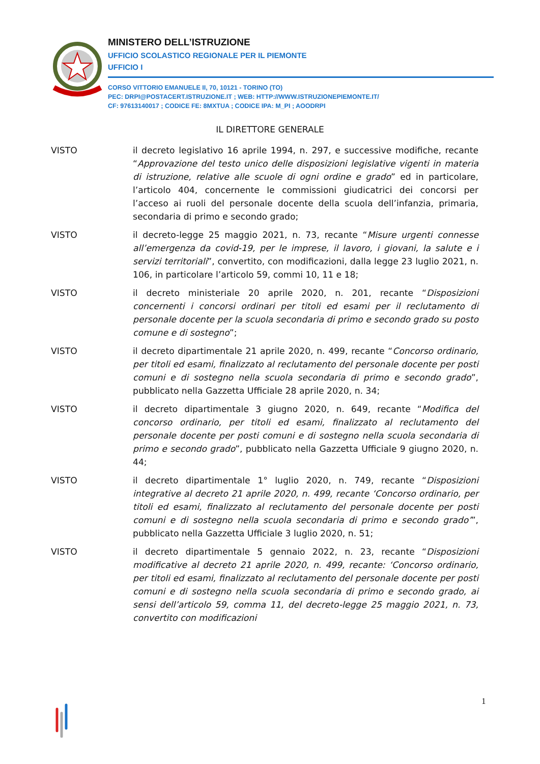MINISTERO DELL’ISTRUZIONE
UFFICIO SCOLASTICO REGIONALE PER IL PIEMONTE
UFFICIO I
CORSO VITTORIO EMANUELE II, 70, 10121 - TORINO (TO)
PEC: DRPI@POSTACERT.ISTRUZIONE.IT ; WEB: HTTP://WWW.ISTRUZIONEPIEMONTE.IT/
CF: 97613140017 ; CODICE FE: 8MXTUA ; CODICE IPA: M_PI ; AOODRPI
IL DIRETTORE GENERALE
VISTO il decreto legislativo 16 aprile 1994, n. 297, e successive modifiche, recante “Approvazione del testo unico delle disposizioni legislative vigenti in materia di istruzione, relative alle scuole di ogni ordine e grado” ed in particolare, l’articolo 404, concernente le commissioni giudicatrici dei concorsi per l’acceso ai ruoli del personale docente della scuola dell’infanzia, primaria, secondaria di primo e secondo grado;
VISTO il decreto-legge 25 maggio 2021, n. 73, recante “Misure urgenti connesse all’emergenza da covid-19, per le imprese, il lavoro, i giovani, la salute e i servizi territoriali”, convertito, con modificazioni, dalla legge 23 luglio 2021, n. 106, in particolare l’articolo 59, commi 10, 11 e 18;
VISTO il decreto ministeriale 20 aprile 2020, n. 201, recante “Disposizioni concernenti i concorsi ordinari per titoli ed esami per il reclutamento di personale docente per la scuola secondaria di primo e secondo grado su posto comune e di sostegno”;
VISTO il decreto dipartimentale 21 aprile 2020, n. 499, recante “Concorso ordinario, per titoli ed esami, finalizzato al reclutamento del personale docente per posti comuni e di sostegno nella scuola secondaria di primo e secondo grado”, pubblicato nella Gazzetta Ufficiale 28 aprile 2020, n. 34;
VISTO il decreto dipartimentale 3 giugno 2020, n. 649, recante “Modifica del concorso ordinario, per titoli ed esami, finalizzato al reclutamento del personale docente per posti comuni e di sostegno nella scuola secondaria di primo e secondo grado”, pubblicato nella Gazzetta Ufficiale 9 giugno 2020, n. 44;
VISTO il decreto dipartimentale 1° luglio 2020, n. 749, recante “Disposizioni integrative al decreto 21 aprile 2020, n. 499, recante ‘Concorso ordinario, per titoli ed esami, finalizzato al reclutamento del personale docente per posti comuni e di sostegno nella scuola secondaria di primo e secondo grado’”, pubblicato nella Gazzetta Ufficiale 3 luglio 2020, n. 51;
VISTO il decreto dipartimentale 5 gennaio 2022, n. 23, recante “Disposizioni modificative al decreto 21 aprile 2020, n. 499, recante: ‘Concorso ordinario, per titoli ed esami, finalizzato al reclutamento del personale docente per posti comuni e di sostegno nella scuola secondaria di primo e secondo grado, ai sensi dell’articolo 59, comma 11, del decreto-legge 25 maggio 2021, n. 73, convertito con modificazioni
1